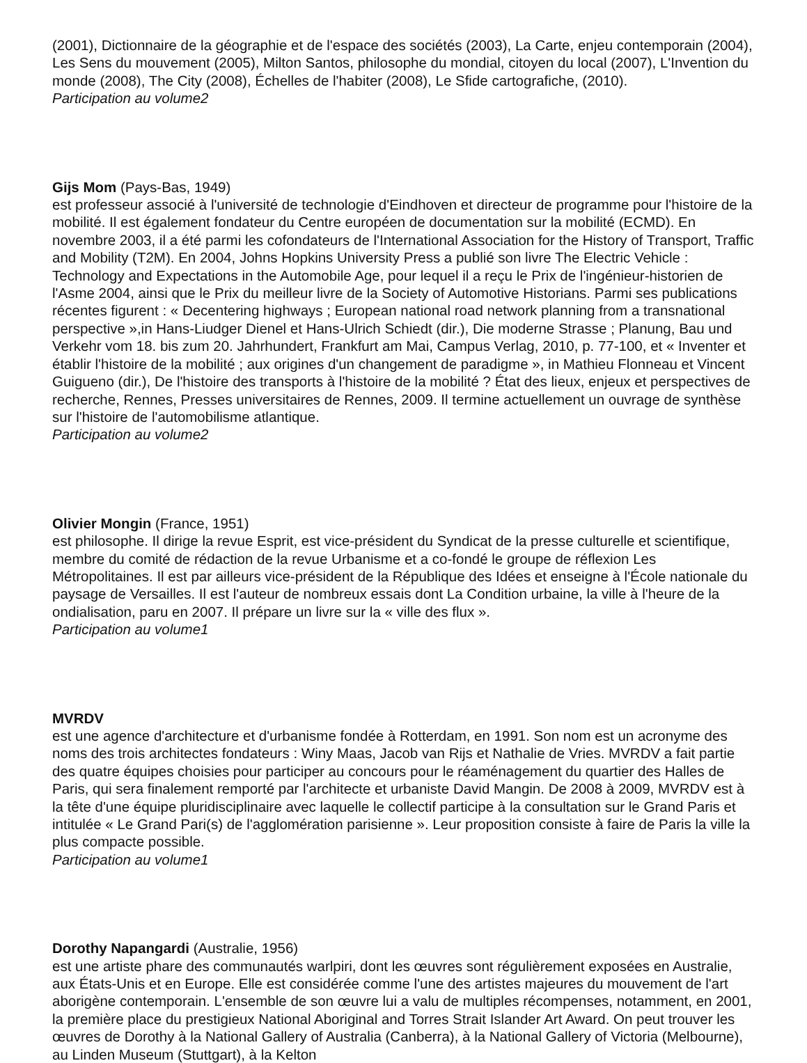(2001), Dictionnaire de la géographie et de l'espace des sociétés (2003), La Carte, enjeu contemporain (2004), Les Sens du mouvement (2005), Milton Santos, philosophe du mondial, citoyen du local (2007), L'Invention du monde (2008), The City (2008), Échelles de l'habiter (2008), Le Sfide cartografiche, (2010).
Participation au volume2
Gijs Mom (Pays-Bas, 1949)
est professeur associé à l'université de technologie d'Eindhoven et directeur de programme pour l'histoire de la mobilité. Il est également fondateur du Centre européen de documentation sur la mobilité (ECMD). En novembre 2003, il a été parmi les cofondateurs de l'International Association for the History of Transport, Traffic and Mobility (T2M). En 2004, Johns Hopkins University Press a publié son livre The Electric Vehicle : Technology and Expectations in the Automobile Age, pour lequel il a reçu le Prix de l'ingénieur-historien de l'Asme 2004, ainsi que le Prix du meilleur livre de la Society of Automotive Historians. Parmi ses publications récentes figurent : « Decentering highways ; European national road network planning from a transnational perspective »,in Hans-Liudger Dienel et Hans-Ulrich Schiedt (dir.), Die moderne Strasse ; Planung, Bau und Verkehr vom 18. bis zum 20. Jahrhundert, Frankfurt am Mai, Campus Verlag, 2010, p. 77-100, et « Inventer et établir l'histoire de la mobilité ; aux origines d'un changement de paradigme », in Mathieu Flonneau et Vincent Guigueno (dir.), De l'histoire des transports à l'histoire de la mobilité ? État des lieux, enjeux et perspectives de recherche, Rennes, Presses universitaires de Rennes, 2009. Il termine actuellement un ouvrage de synthèse sur l'histoire de l'automobilisme atlantique.
Participation au volume2
Olivier Mongin (France, 1951)
est philosophe. Il dirige la revue Esprit, est vice-président du Syndicat de la presse culturelle et scientifique, membre du comité de rédaction de la revue Urbanisme et a co-fondé le groupe de réflexion Les Métropolitaines. Il est par ailleurs vice-président de la République des Idées et enseigne à l'École nationale du paysage de Versailles. Il est l'auteur de nombreux essais dont La Condition urbaine, la ville à l'heure de la ondialisation, paru en 2007. Il prépare un livre sur la « ville des flux ».
Participation au volume1
MVRDV
est une agence d'architecture et d'urbanisme fondée à Rotterdam, en 1991. Son nom est un acronyme des noms des trois architectes fondateurs : Winy Maas, Jacob van Rijs et Nathalie de Vries. MVRDV a fait partie des quatre équipes choisies pour participer au concours pour le réaménagement du quartier des Halles de Paris, qui sera finalement remporté par l'architecte et urbaniste David Mangin. De 2008 à 2009, MVRDV est à la tête d'une équipe pluridisciplinaire avec laquelle le collectif participe à la consultation sur le Grand Paris et intitulée « Le Grand Pari(s) de l'agglomération parisienne ». Leur proposition consiste à faire de Paris la ville la plus compacte possible.
Participation au volume1
Dorothy Napangardi (Australie, 1956)
est une artiste phare des communautés warlpiri, dont les œuvres sont régulièrement exposées en Australie, aux États-Unis et en Europe. Elle est considérée comme l'une des artistes majeures du mouvement de l'art aborigène contemporain. L'ensemble de son œuvre lui a valu de multiples récompenses, notamment, en 2001, la première place du prestigieux National Aboriginal and Torres Strait Islander Art Award. On peut trouver les œuvres de Dorothy à la National Gallery of Australia (Canberra), à la National Gallery of Victoria (Melbourne), au Linden Museum (Stuttgart), à la Kelton